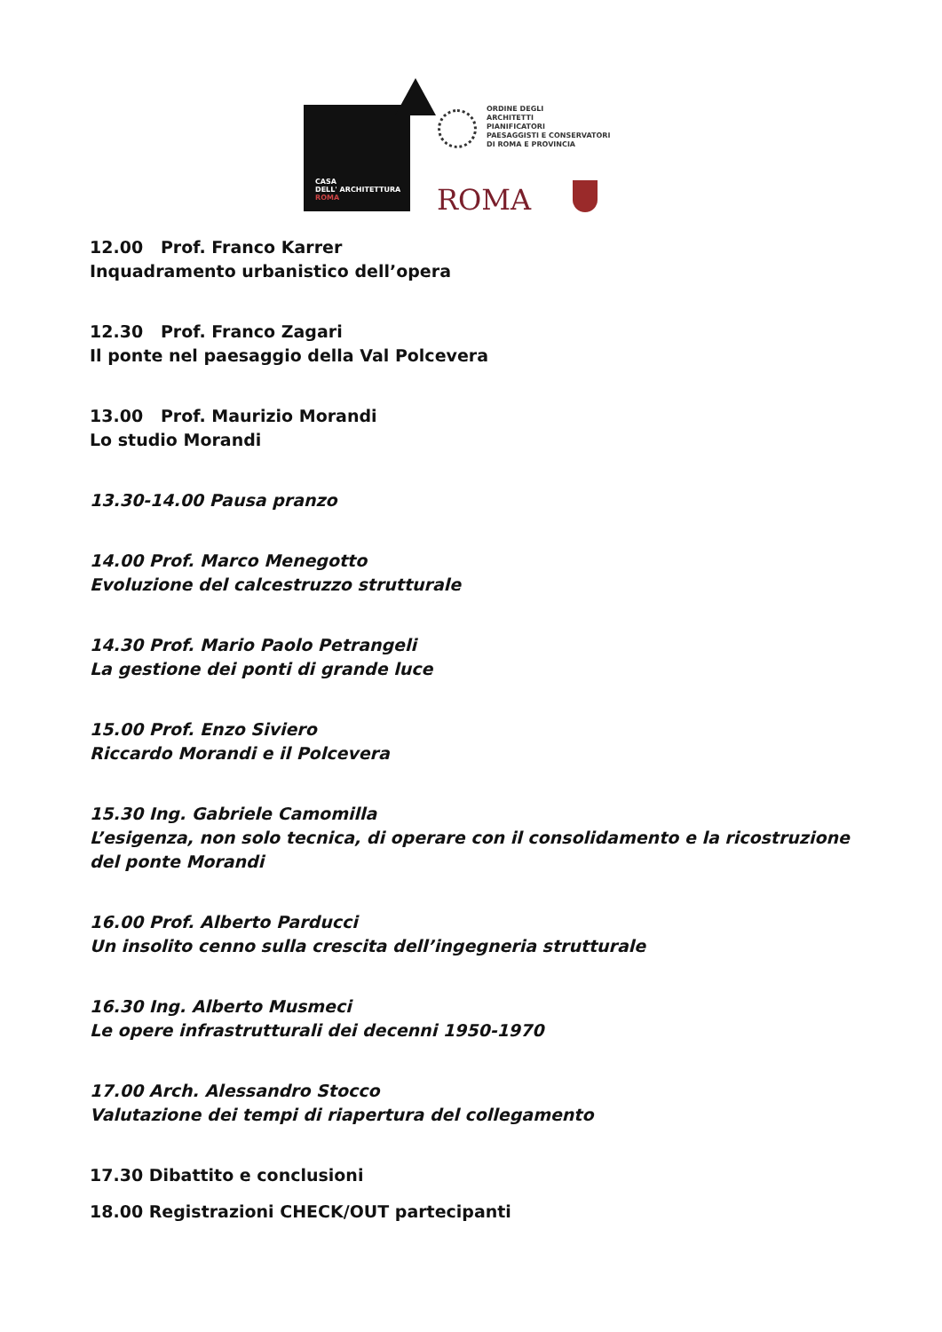CASA
DELL' ARCHITETTURA
ROMA
ORDINE DEGLI
ARCHITETTI
PIANIFICATORI
PAESAGGISTI E CONSERVATORI
DI ROMA E PROVINCIA
ROMA
12.00 Prof. Franco Karrer
Inquadramento urbanistico dell’opera
12.30 Prof. Franco Zagari
Il ponte nel paesaggio della Val Polcevera
13.00 Prof. Maurizio Morandi
Lo studio Morandi
13.30-14.00 Pausa pranzo
14.00 Prof. Marco Menegotto
Evoluzione del calcestruzzo strutturale
14.30 Prof. Mario Paolo Petrangeli
La gestione dei ponti di grande luce
15.00 Prof. Enzo Siviero
Riccardo Morandi e il Polcevera
15.30 Ing. Gabriele Camomilla
L’esigenza, non solo tecnica, di operare con il consolidamento e la ricostruzione del ponte Morandi
16.00 Prof. Alberto Parducci
Un insolito cenno sulla crescita dell’ingegneria strutturale
16.30 Ing. Alberto Musmeci
Le opere infrastrutturali dei decenni 1950-1970
17.00 Arch. Alessandro Stocco
Valutazione dei tempi di riapertura del collegamento
17.30 Dibattito e conclusioni
18.00 Registrazioni CHECK/OUT partecipanti